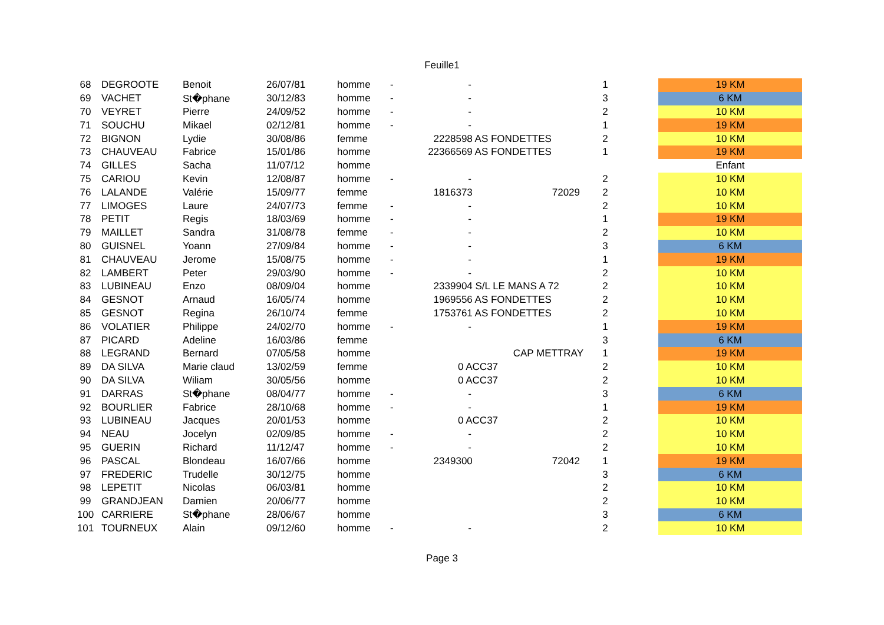Feuille1
| 68 | DEGROOTE | Benoit | 26/07/81 | homme | - | - | | 1 | | 19 KM |
| 69 | VACHET | St�phane | 30/12/83 | homme | - | - | | 3 | | 6 KM |
| 70 | VEYRET | Pierre | 24/09/52 | homme | - | - | | 2 | | 10 KM |
| 71 | SOUCHU | Mikael | 02/12/81 | homme | - | - | | 1 | | 19 KM |
| 72 | BIGNON | Lydie | 30/08/86 | femme | | 2228598 AS FONDETTES | | 2 | | 10 KM |
| 73 | CHAUVEAU | Fabrice | 15/01/86 | homme | | 22366569 AS FONDETTES | | 1 | | 19 KM |
| 74 | GILLES | Sacha | 11/07/12 | homme | | | | | | Enfant |
| 75 | CARIOU | Kevin | 12/08/87 | homme | - | - | | 2 | | 10 KM |
| 76 | LALANDE | Valérie | 15/09/77 | femme | | 1816373 | 72029 | 2 | | 10 KM |
| 77 | LIMOGES | Laure | 24/07/73 | femme | - | - | | 2 | | 10 KM |
| 78 | PETIT | Regis | 18/03/69 | homme | - | - | | 1 | | 19 KM |
| 79 | MAILLET | Sandra | 31/08/78 | femme | - | - | | 2 | | 10 KM |
| 80 | GUISNEL | Yoann | 27/09/84 | homme | - | - | | 3 | | 6 KM |
| 81 | CHAUVEAU | Jerome | 15/08/75 | homme | - | - | | 1 | | 19 KM |
| 82 | LAMBERT | Peter | 29/03/90 | homme | - | - | | 2 | | 10 KM |
| 83 | LUBINEAU | Enzo | 08/09/04 | homme | | 2339904 S/L LE MANS A 72 | | 2 | | 10 KM |
| 84 | GESNOT | Arnaud | 16/05/74 | homme | | 1969556 AS FONDETTES | | 2 | | 10 KM |
| 85 | GESNOT | Regina | 26/10/74 | femme | | 1753761 AS FONDETTES | | 2 | | 10 KM |
| 86 | VOLATIER | Philippe | 24/02/70 | homme | - | - | | 1 | | 19 KM |
| 87 | PICARD | Adeline | 16/03/86 | femme | | | | 3 | | 6 KM |
| 88 | LEGRAND | Bernard | 07/05/58 | homme | | CAP METTRAY | | 1 | | 19 KM |
| 89 | DA SILVA | Marie claud | 13/02/59 | femme | | 0 ACC37 | | 2 | | 10 KM |
| 90 | DA SILVA | Wiliam | 30/05/56 | homme | | 0 ACC37 | | 2 | | 10 KM |
| 91 | DARRAS | St�phane | 08/04/77 | homme | - | - | | 3 | | 6 KM |
| 92 | BOURLIER | Fabrice | 28/10/68 | homme | - | - | | 1 | | 19 KM |
| 93 | LUBINEAU | Jacques | 20/01/53 | homme | | 0 ACC37 | | 2 | | 10 KM |
| 94 | NEAU | Jocelyn | 02/09/85 | homme | - | - | | 2 | | 10 KM |
| 95 | GUERIN | Richard | 11/12/47 | homme | - | - | | 2 | | 10 KM |
| 96 | PASCAL | Blondeau | 16/07/66 | homme | | 2349300 | 72042 | 1 | | 19 KM |
| 97 | FREDERIC | Trudelle | 30/12/75 | homme | | | | 3 | | 6 KM |
| 98 | LEPETIT | Nicolas | 06/03/81 | homme | | | | 2 | | 10 KM |
| 99 | GRANDJEAN | Damien | 20/06/77 | homme | | | | 2 | | 10 KM |
| 100 | CARRIERE | St�phane | 28/06/67 | homme | | | | 3 | | 6 KM |
| 101 | TOURNEUX | Alain | 09/12/60 | homme | - | - | | 2 | | 10 KM |
Page 3